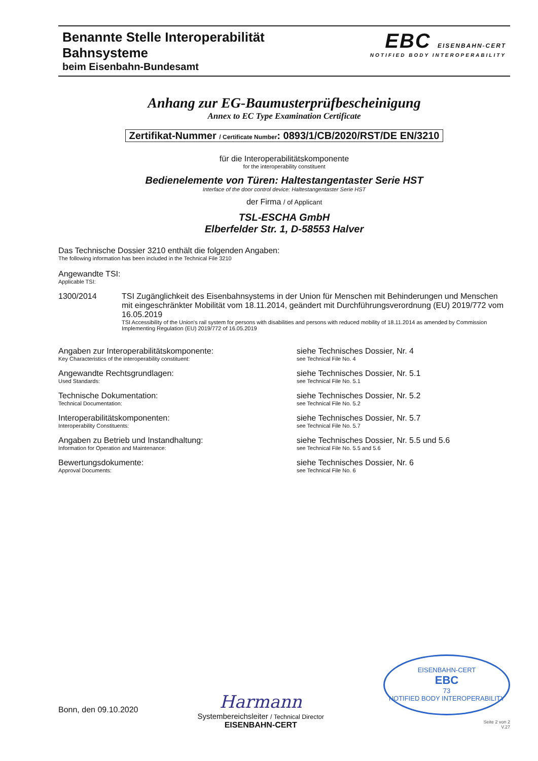Benannte Stelle Interoperabilität
Bahnsysteme
beim Eisenbahn-Bundesamt
EBC EISENBAHN-CERT
NOTIFIED BODY INTEROPERABILITY
Anhang zur EG-Baumusterprüfbescheinigung
Annex to EC Type Examination Certificate
Zertifikat-Nummer / Certificate Number: 0893/1/CB/2020/RST/DE EN/3210
für die Interoperabilitätskomponente
for the interoperability constituent
Bedienelemente von Türen: Haltestangentaster Serie HST
Interface of the door control device: Haltestangentaster Serie HST
der Firma / of Applicant
TSL-ESCHA GmbH
Elberfelder Str. 1, D-58553 Halver
Das Technische Dossier 3210 enthält die folgenden Angaben:
The following information has been included in the Technical File 3210
Angewandte TSI:
Applicable TSI:
1300/2014 TSI Zugänglichkeit des Eisenbahnsystems in der Union für Menschen mit Behinderungen und Menschen mit eingeschränkter Mobilität vom 18.11.2014, geändert mit Durchführungsverordnung (EU) 2019/772 vom 16.05.2019
TSI Accessibility of the Union's rail system for persons with disabilities and persons with reduced mobility of 18.11.2014 as amended by Commission Implementing Regulation (EU) 2019/772 of 16.05.2019
Angaben zur Interoperabilitätskomponente:
Key Characteristics of the interoperability constituent:
siehe Technisches Dossier, Nr. 4
see Technical File No. 4
Angewandte Rechtsgrundlagen:
Used Standards:
siehe Technisches Dossier, Nr. 5.1
see Technical File No. 5.1
Technische Dokumentation:
Technical Documentation:
siehe Technisches Dossier, Nr. 5.2
see Technical File No. 5.2
Interoperabilitätskomponenten:
Interoperability Constituents:
siehe Technisches Dossier, Nr. 5.7
see Technical File No. 5.7
Angaben zu Betrieb und Instandhaltung:
Information for Operation and Maintenance:
siehe Technisches Dossier, Nr. 5.5 und 5.6
see Technical File No. 5.5 and 5.6
Bewertungsdokumente:
Approval Documents:
siehe Technisches Dossier, Nr. 6
see Technical File No. 6
Bonn, den 09.10.2020
Harmann
Systembereichsleiter / Technical Director
EISENBAHN-CERT
EISENBAHN-CERT
EBC
73
NOTIFIED BODY INTEROPERABILITY
Seite 2 von 2
V.27